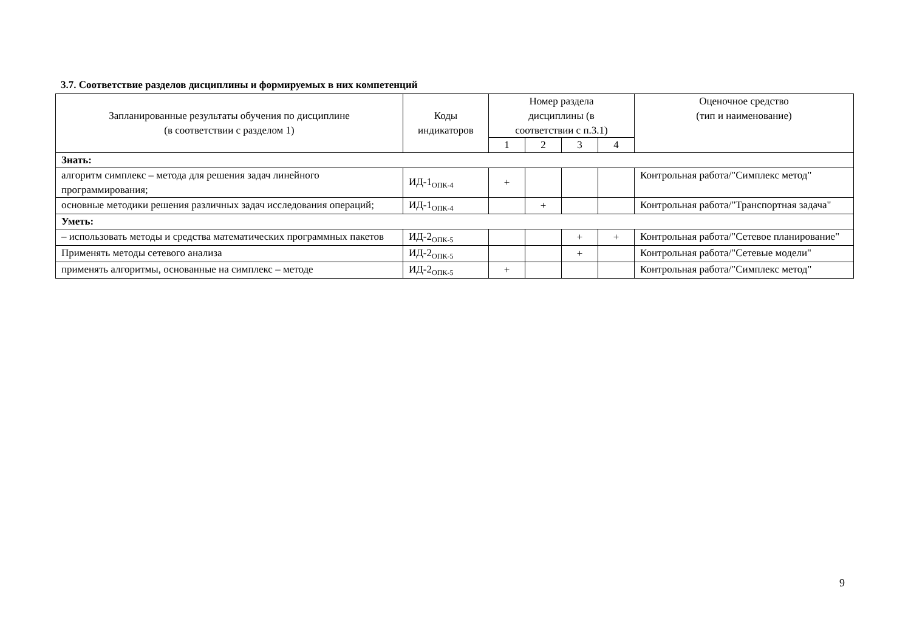3.7. Соответствие разделов дисциплины и формируемых в них компетенций
| Запланированные результаты обучения по дисциплине (в соответствии с разделом 1) | Коды индикаторов | Номер раздела дисциплины (в соответствии с п.3.1) | | | | Оценочное средство (тип и наименование) |
| --- | --- | --- | --- | --- | --- | --- |
| | | 1 | 2 | 3 | 4 | |
| Знать: | | | | | | |
| алгоритм симплекс – метода для решения задач линейного программирования; | ИД-1<sub>ОПК-4</sub> | + | | | | Контрольная работа/"Симплекс метод" |
| основные методики решения различных задач исследования операций; | ИД-1<sub>ОПК-4</sub> | | + | | | Контрольная работа/"Транспортная задача" |
| Уметь: | | | | | | |
| – использовать методы и средства математических программных пакетов | ИД-2<sub>ОПК-5</sub> | | | + | + | Контрольная работа/"Сетевое планирование" |
| Применять методы сетевого анализа | ИД-2<sub>ОПК-5</sub> | | | + | | Контрольная работа/"Сетевые модели" |
| применять алгоритмы, основанные на симплекс – методе | ИД-2<sub>ОПК-5</sub> | + | | | | Контрольная работа/"Симплекс метод" |
9